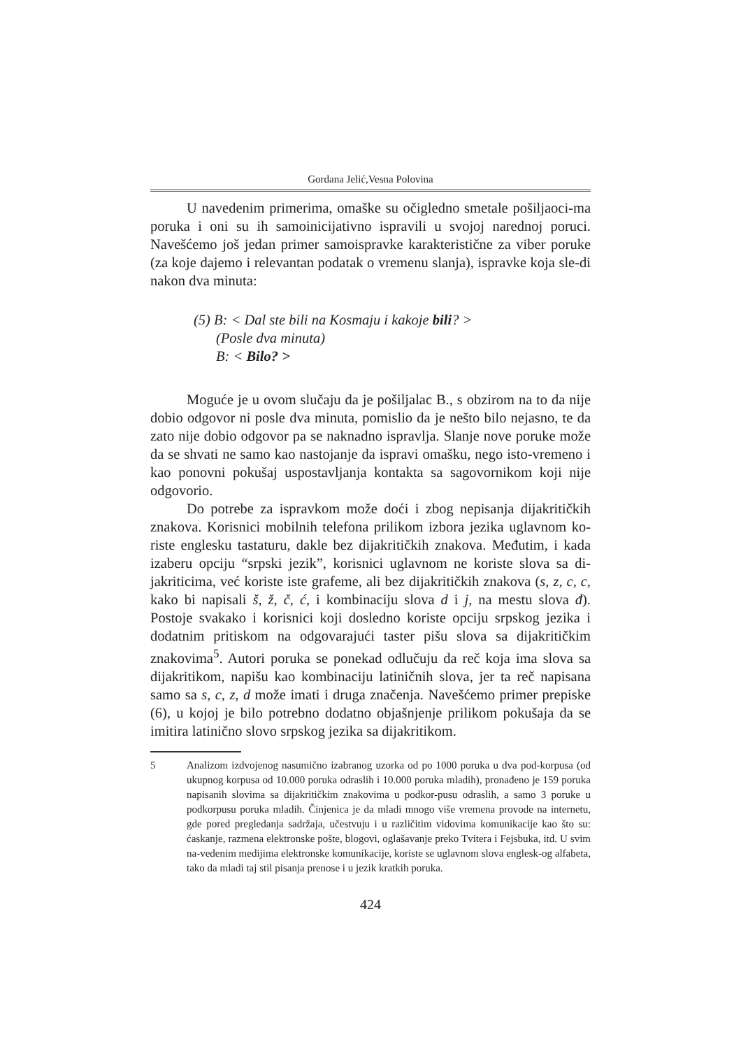Gordana Jelić,Vesna Polovina
U navedenim primerima, omaške su očigledno smetale pošiljaoci-ma poruka i oni su ih samoinicijativno ispravili u svojoj narednoj poruci. Navešćemo još jedan primer samoispravke karakteristične za viber poruke (za koje dajemo i relevantan podatak o vremenu slanja), ispravke koja sle-di nakon dva minuta:
(5) B: < Dal ste bili na Kosmaju i kakoje bili? >
(Posle dva minuta)
B: < Bilo? >
Moguće je u ovom slučaju da je pošiljalac B., s obzirom na to da nije dobio odgovor ni posle dva minuta, pomislio da je nešto bilo nejasno, te da zato nije dobio odgovor pa se naknadno ispravlja. Slanje nove poruke može da se shvati ne samo kao nastojanje da ispravi omašku, nego isto-vremeno i kao ponovni pokušaj uspostavljanja kontakta sa sagovornikom koji nije odgovorio.
Do potrebe za ispravkom može doći i zbog nepisanja dijakritičkih znakova. Korisnici mobilnih telefona prilikom izbora jezika uglavnom ko-riste englesku tastaturu, dakle bez dijakritičkih znakova. Međutim, i kada izaberu opciju “srpski jezik”, korisnici uglavnom ne koriste slova sa di-jakriticima, već koriste iste grafeme, ali bez dijakritičkih znakova (s, z, c, c, kako bi napisali š, ž, č, ć, i kombinaciju slova d i j, na mestu slova đ). Postoje svakako i korisnici koji dosledno koriste opciju srpskog jezika i dodatnim pritiskom na odgovarajući taster pišu slova sa dijakritičkim znakovima<sup>5</sup>. Autori poruka se ponekad odlučuju da reč koja ima slova sa dijakritikom, napišu kao kombinaciju latiničnih slova, jer ta reč napisana samo sa s, c, z, d može imati i druga značenja. Navešćemo primer prepiske (6), u kojoj je bilo potrebno dodatno objašnjenje prilikom pokušaja da se imitira latinično slovo srpskog jezika sa dijakritikom.
5 Analizom izdvojenog nasumično izabranog uzorka od po 1000 poruka u dva pod-korpusa (od ukupnog korpusa od 10.000 poruka odraslih i 10.000 poruka mladih), pronađeno je 159 poruka napisanih slovima sa dijakritičkim znakovima u podkor-pusu odraslih, a samo 3 poruke u podkorpusu poruka mladih. Činjenica je da mladi mnogo više vremena provode na internetu, gde pored pregledanja sadržaja, učestvuju i u različitim vidovima komunikacije kao što su: ćaskanje, razmena elektronske pošte, blogovi, oglašavanje preko Tvitera i Fejsbuka, itd. U svim na-vedenim medijima elektronske komunikacije, koriste se uglavnom slova englesk-og alfabeta, tako da mladi taj stil pisanja prenose i u jezik kratkih poruka.
424